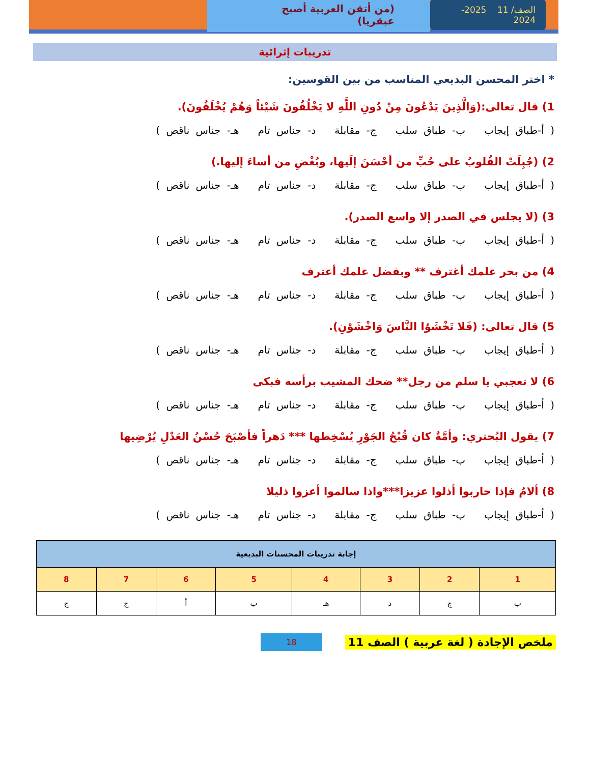الصف/ 11 2025-2024
(من أتقن العربية أصبح عبقريا)
تدريبات إثرائية
* اختر المحسن البديعي المناسب من بين القوسين:
1) قال تعالى:(وَالَّذِينَ يَدْعُونَ مِنْ دُونِ اللَّهِ لا يَخْلُقُونَ شَيْئاً وَهُمْ يُخْلَقُونَ).
( أ-طباق إيجاب ب- طباق سلب ج- مقابلة د- جناس تام هـ- جناس ناقص )
2) (جُبِلَتْ القُلوبُ على حُبِّ من أحْسَنَ إلَيها، وبُغْضِ من أساءَ إليها.)
( أ-طباق إيجاب ب- طباق سلب ج- مقابلة د- جناس تام هـ- جناس ناقص )
3) (لا يجلس في الصدر إلا واسع الصدر).
( أ-طباق إيجاب ب- طباق سلب ج- مقابلة د- جناس تام هـ- جناس ناقص )
4) من بحر علمك أغترف ** وبفضل علمك أعترف
( أ-طباق إيجاب ب- طباق سلب ج- مقابلة د- جناس تام هـ- جناس ناقص )
5) قال تعالى: (فَلا تَخْشَوُا النَّاسَ وَاخْشَوْنِ).
( أ-طباق إيجاب ب- طباق سلب ج- مقابلة د- جناس تام هـ- جناس ناقص )
6) لا تعجبي يا سلم من رجل** ضحك المشيب برأسه فبكى
( أ-طباق إيجاب ب- طباق سلب ج- مقابلة د- جناس تام هـ- جناس ناقص )
7) يقول البُحتري: وأمَّةٌ كان قُبْحُ الجَوْرِ يُسْخِطها *** دَهراً فأصْبَحَ حُسْنُ العَدْلِ يُرْضِيها
( أ-طباق إيجاب ب- طباق سلب ج- مقابلة د- جناس تام هـ- جناس ناقص )
8) ألامُ فإذا حاربوا أذلوا عزيزا***واذا سالموا أعزوا ذليلا
( أ-طباق إيجاب ب- طباق سلب ج- مقابلة د- جناس تام هـ- جناس ناقص )
| إجابة تدريبات المحسنات البديعية | | | | | | | |
| --- | --- | --- | --- | --- | --- | --- | --- |
| 1 | 2 | 3 | 4 | 5 | 6 | 7 | 8 |
| ب | ج | د | هـ | ب | أ | ج | ج |
ملخص الإجادة ( لغة عربية ) الصف 11 18